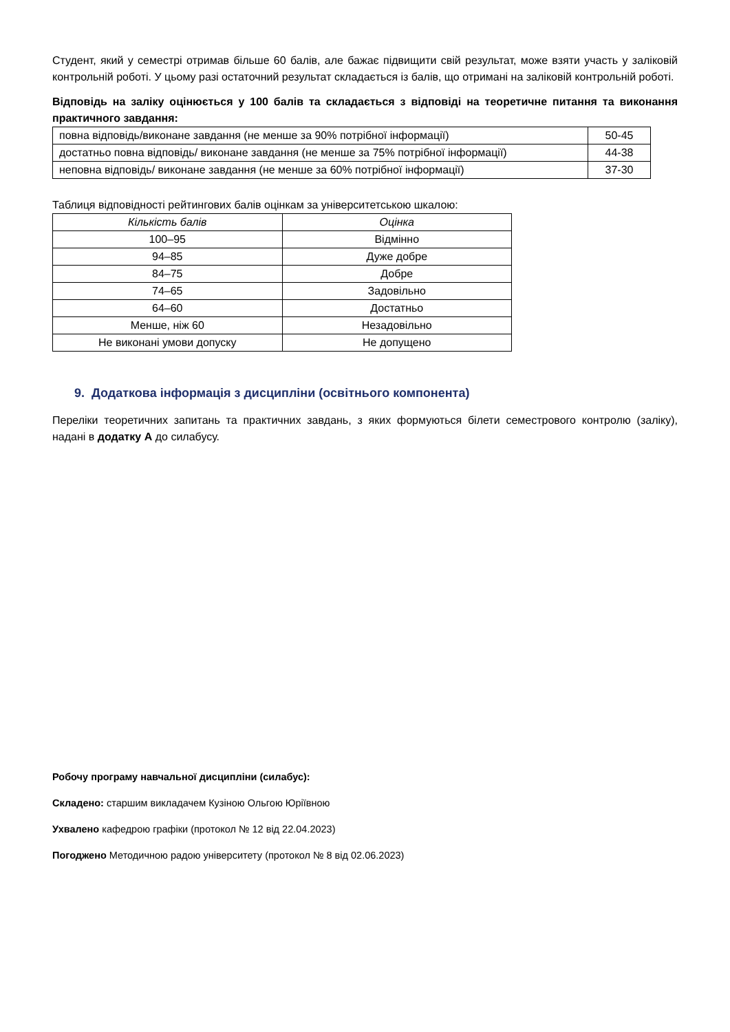Студент, який у семестрі отримав більше 60 балів, але бажає підвищити свій результат, може взяти участь у заліковій контрольній роботі. У цьому разі остаточний результат складається із балів, що отримані на заліковій контрольній роботі.
Відповідь на заліку оцінюється у 100 балів та складається з відповіді на теоретичне питання та виконання практичного завдання:
| повна відповідь/виконане завдання (не менше за 90% потрібної інформації) | 50-45 |
| достатньо повна відповідь/ виконане завдання (не менше за 75% потрібної інформації) | 44-38 |
| неповна відповідь/ виконане завдання (не менше за 60% потрібної інформації) | 37-30 |
Таблиця відповідності рейтингових балів оцінкам за університетською шкалою:
| Кількість балів | Оцінка |
| --- | --- |
| 100–95 | Відмінно |
| 94–85 | Дуже добре |
| 84–75 | Добре |
| 74–65 | Задовільно |
| 64–60 | Достатньо |
| Менше, ніж 60 | Незадовільно |
| Не виконані умови допуску | Не допущено |
9. Додаткова інформація з дисципліни (освітнього компонента)
Переліки теоретичних запитань та практичних завдань, з яких формуються білети семестрового контролю (заліку), надані в додатку А до силабусу.
Робочу програму навчальної дисципліни (силабус):
Складено: старшим викладачем Кузіною Ольгою Юріївною
Ухвалено кафедрою графіки (протокол № 12 від 22.04.2023)
Погоджено Методичною радою університету (протокол № 8 від 02.06.2023)